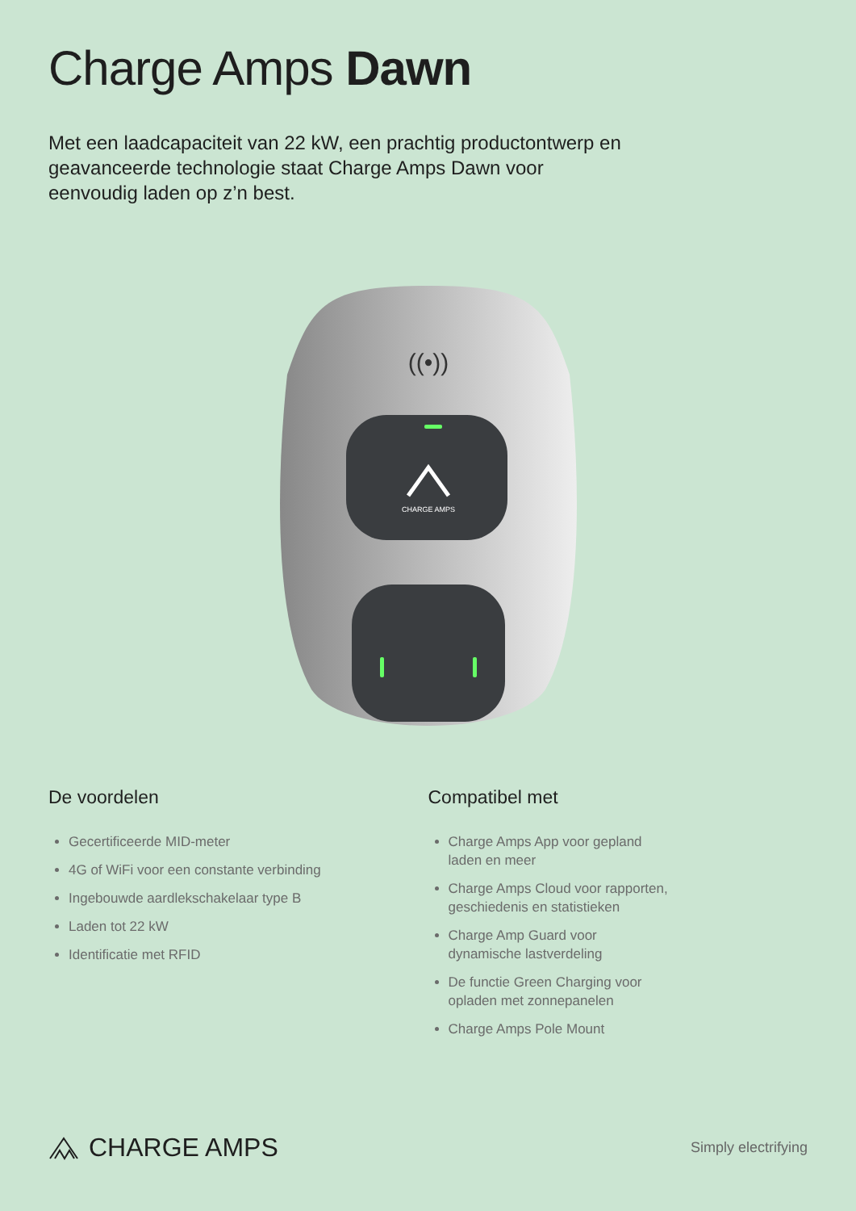Charge Amps Dawn
Met een laadcapaciteit van 22 kW, een prachtig productontwerp en geavanceerde technologie staat Charge Amps Dawn voor eenvoudig laden op z’n best.
((•))
CHARGE AMPS
De voordelen
Gecertificeerde MID-meter
4G of WiFi voor een constante verbinding
Ingebouwde aardlekschakelaar type B
Laden tot 22 kW
Identificatie met RFID
Compatibel met
Charge Amps App voor gepland
laden en meer
Charge Amps Cloud voor rapporten,
geschiedenis en statistieken
Charge Amp Guard voor
dynamische lastverdeling
De functie Green Charging voor
opladen met zonnepanelen
Charge Amps Pole Mount
CHARGE AMPS
Simply electrifying